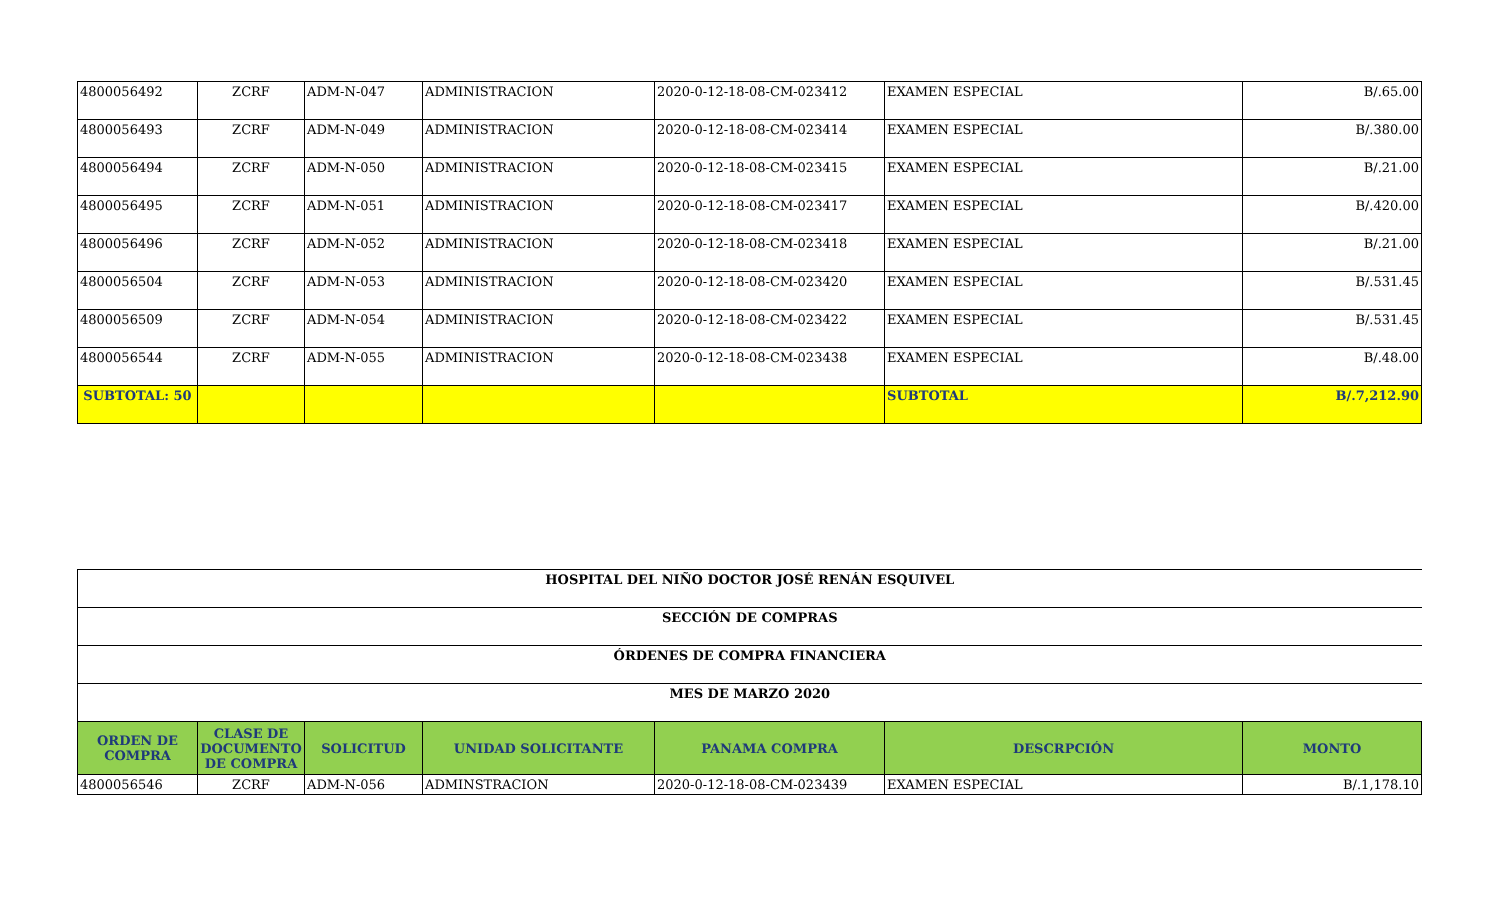| 4800056492 | ZCRF | ADM-N-047 | ADMINISTRACION | 2020-0-12-18-08-CM-023412 | EXAMEN ESPECIAL | B/.65.00 |
| 4800056493 | ZCRF | ADM-N-049 | ADMINISTRACION | 2020-0-12-18-08-CM-023414 | EXAMEN ESPECIAL | B/.380.00 |
| 4800056494 | ZCRF | ADM-N-050 | ADMINISTRACION | 2020-0-12-18-08-CM-023415 | EXAMEN ESPECIAL | B/.21.00 |
| 4800056495 | ZCRF | ADM-N-051 | ADMINISTRACION | 2020-0-12-18-08-CM-023417 | EXAMEN ESPECIAL | B/.420.00 |
| 4800056496 | ZCRF | ADM-N-052 | ADMINISTRACION | 2020-0-12-18-08-CM-023418 | EXAMEN ESPECIAL | B/.21.00 |
| 4800056504 | ZCRF | ADM-N-053 | ADMINISTRACION | 2020-0-12-18-08-CM-023420 | EXAMEN ESPECIAL | B/.531.45 |
| 4800056509 | ZCRF | ADM-N-054 | ADMINISTRACION | 2020-0-12-18-08-CM-023422 | EXAMEN ESPECIAL | B/.531.45 |
| 4800056544 | ZCRF | ADM-N-055 | ADMINISTRACION | 2020-0-12-18-08-CM-023438 | EXAMEN ESPECIAL | B/.48.00 |
| SUBTOTAL: 50 | | | | | SUBTOTAL | B/.7,212.90 |
| HOSPITAL DEL NIÑO DOCTOR JOSÉ RENÁN ESQUIVEL | | | | | | |
| SECCIÓN DE COMPRAS | | | | | | |
| ÓRDENES DE COMPRA FINANCIERA | | | | | | |
| MES DE MARZO 2020 | | | | | | |
| ORDEN DE COMPRA | CLASE DE DOCUMENTO DE COMPRA | SOLICITUD | UNIDAD SOLICITANTE | PANAMA COMPRA | DESCRPCIÓN | MONTO |
| 4800056546 | ZCRF | ADM-N-056 | ADMINSTRACION | 2020-0-12-18-08-CM-023439 | EXAMEN ESPECIAL | B/.1,178.10 |